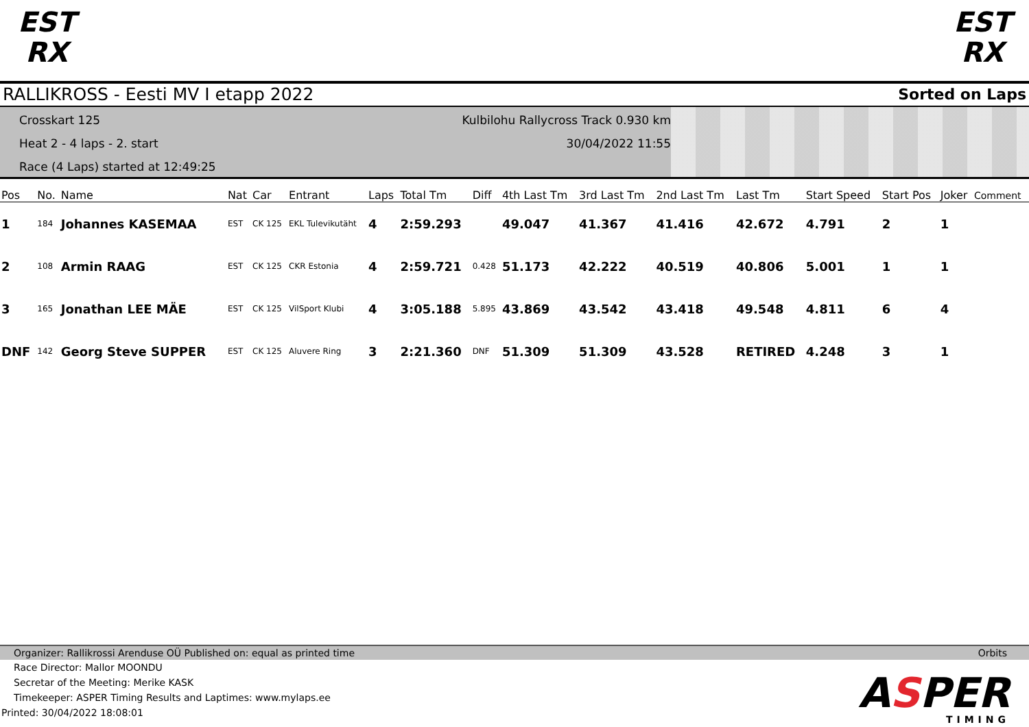EST
RX
EST
RX
RALLIKROSS - Eesti MV I etapp 2022 Sorted on Laps
Crosskart 125
Heat 2 - 4 laps - 2. start
Race (4 Laps) started at 12:49:25
Kulbilohu Rallycross Track 0.930 km
30/04/2022 11:55
| Pos | No. | Name | Nat | Car | Entrant | Laps | Total Tm | Diff | 4th Last Tm | 3rd Last Tm | 2nd Last Tm | Last Tm | Start Speed | Start Pos | Joker | Comment |
| --- | --- | --- | --- | --- | --- | --- | --- | --- | --- | --- | --- | --- | --- | --- | --- | --- |
| 1 | 184 | Johannes KASEMAA | EST | CK 125 | EKL Tulevikutäht | 4 | 2:59.293 | | 49.047 | 41.367 | 41.416 | 42.672 | 4.791 | 2 | 1 | |
| 2 | 108 | Armin RAAG | EST | CK 125 | CKR Estonia | 4 | 2:59.721 | 0.428 | 51.173 | 42.222 | 40.519 | 40.806 | 5.001 | 1 | 1 | |
| 3 | 165 | Jonathan LEE MÄE | EST | CK 125 | VilSport Klubi | 4 | 3:05.188 | 5.895 | 43.869 | 43.542 | 43.418 | 49.548 | 4.811 | 6 | 4 | |
| DNF | 142 | Georg Steve SUPPER | EST | CK 125 | Aluvere Ring | 3 | 2:21.360 | DNF | 51.309 | 51.309 | 43.528 | RETIRED | 4.248 | 3 | 1 | |
Organizer: Rallikrossi Arenduse OÜ Published on: equal as printed time Orbits
Race Director: Mallor MOONDU
Secretar of the Meeting: Merike KASK
Timekeeper: ASPER Timing Results and Laptimes: www.mylaps.ee
Printed: 30/04/2022 18:08:01
ASPER
TIMING